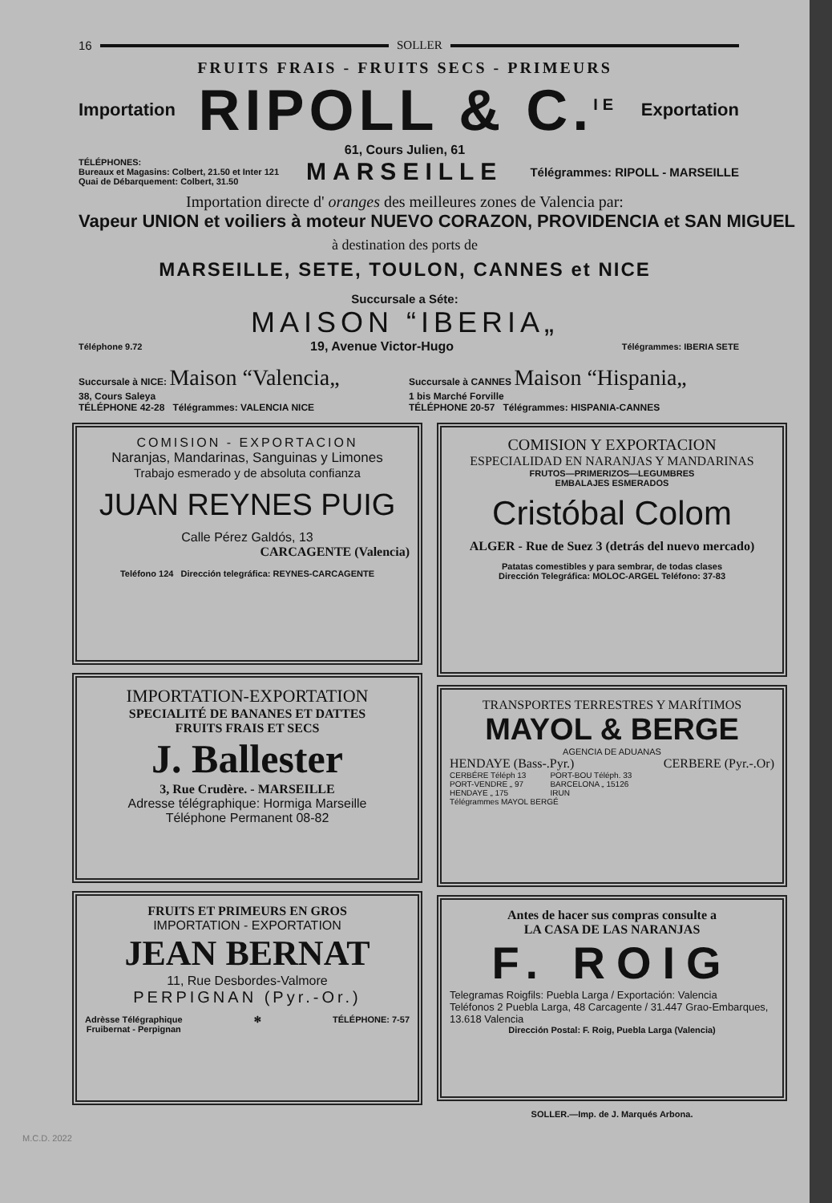16 SOLLER
FRUITS FRAIS - FRUITS SECS - PRIMEURS
Importation RIPOLL & C.<sup>IE</sup> Exportation
61, Cours Julien, 61
TÉLÉPHONES:
Bureaux et Magasins: Colbert, 21.50 et Inter 121
Quai de Débarquement: Colbert, 31.50 MARSEILLE Télégrammes: RIPOLL - MARSEILLE
Importation directe d' oranges des meilleures zones de Valencia par:
Vapeur UNION et voiliers à moteur NUEVO CORAZON, PROVIDENCIA et SAN MIGUEL
à destination des ports de
MARSEILLE, SETE, TOULON, CANNES et NICE
Succursale a Séte:
MAISON “IBERIA„
Téléphone 9.72 19, Avenue Victor-Hugo Télégrammes: IBERIA SETE
Succursale à NICE: Maison “Valencia„
38, Cours Saleya
TÉLÉPHONE 42-28 Télégrammes: VALENCIA NICE
Succursale à CANNES Maison “Hispania„
1 bis Marché Forville
TÉLÉPHONE 20-57 Télégrammes: HISPANIA-CANNES
COMISION - EXPORTACION
Naranjas, Mandarinas, Sanguinas y Limones
Trabajo esmerado y de absoluta confianza
JUAN REYNES PUIG
Calle Pérez Galdós, 13
CARCAGENTE (Valencia)
Teléfono 124 Dirección telegráfica: REYNES-CARCAGENTE
IMPORTATION-EXPORTATION
SPECIALITÉ DE BANANES ET DATTES
FRUITS FRAIS ET SECS
J. Ballester
3, Rue Crudère. - MARSEILLE
Adresse télégraphique: Hormiga Marseille
Téléphone Permanent 08-82
FRUITS ET PRIMEURS EN GROS
IMPORTATION - EXPORTATION
JEAN BERNAT
11, Rue Desbordes-Valmore
PERPIGNAN (Pyr.-Or.)
Adrèsse Télégraphique
Fruibernat - Perpignan ✻ TÉLÉPHONE: 7-57
COMISION Y EXPORTACION
ESPECIALIDAD EN NARANJAS Y MANDARINAS
FRUTOS—PRIMERIZOS—LEGUMBRES
EMBALAJES ESMERADOS
Cristóbal Colom
ALGER - Rue de Suez 3 (detrás del nuevo mercado)
Patatas comestibles y para sembrar, de todas clases
Dirección Telegráfica: MOLOC-ARGEL Teléfono: 37-83
TRANSPORTES TERRESTRES Y MARÍTIMOS
MAYOL & BERGE
AGENCIA DE ADUANAS
HENDAYE (Bass-.Pyr.) CERBERE (Pyr.-.Or)
CERBÉRE Téléph 13
PORT-VENDRE „ 97
HENDAYE „ 175 PORT-BOU Téléph. 33
BARCELONA „ 15126
IRUN
Télégrammes MAYOL BERGÉ
Antes de hacer sus compras consulte a
LA CASA DE LAS NARANJAS
F. ROIG
Telegramas Roigfils: Puebla Larga / Exportación: Valencia
Teléfonos 2 Puebla Larga, 48 Carcagente / 31.447 Grao-Embarques, 13.618 Valencia
Dirección Postal: F. Roig, Puebla Larga (Valencia)
SOLLER.—Imp. de J. Marqués Arbona.
M.C.D. 2022